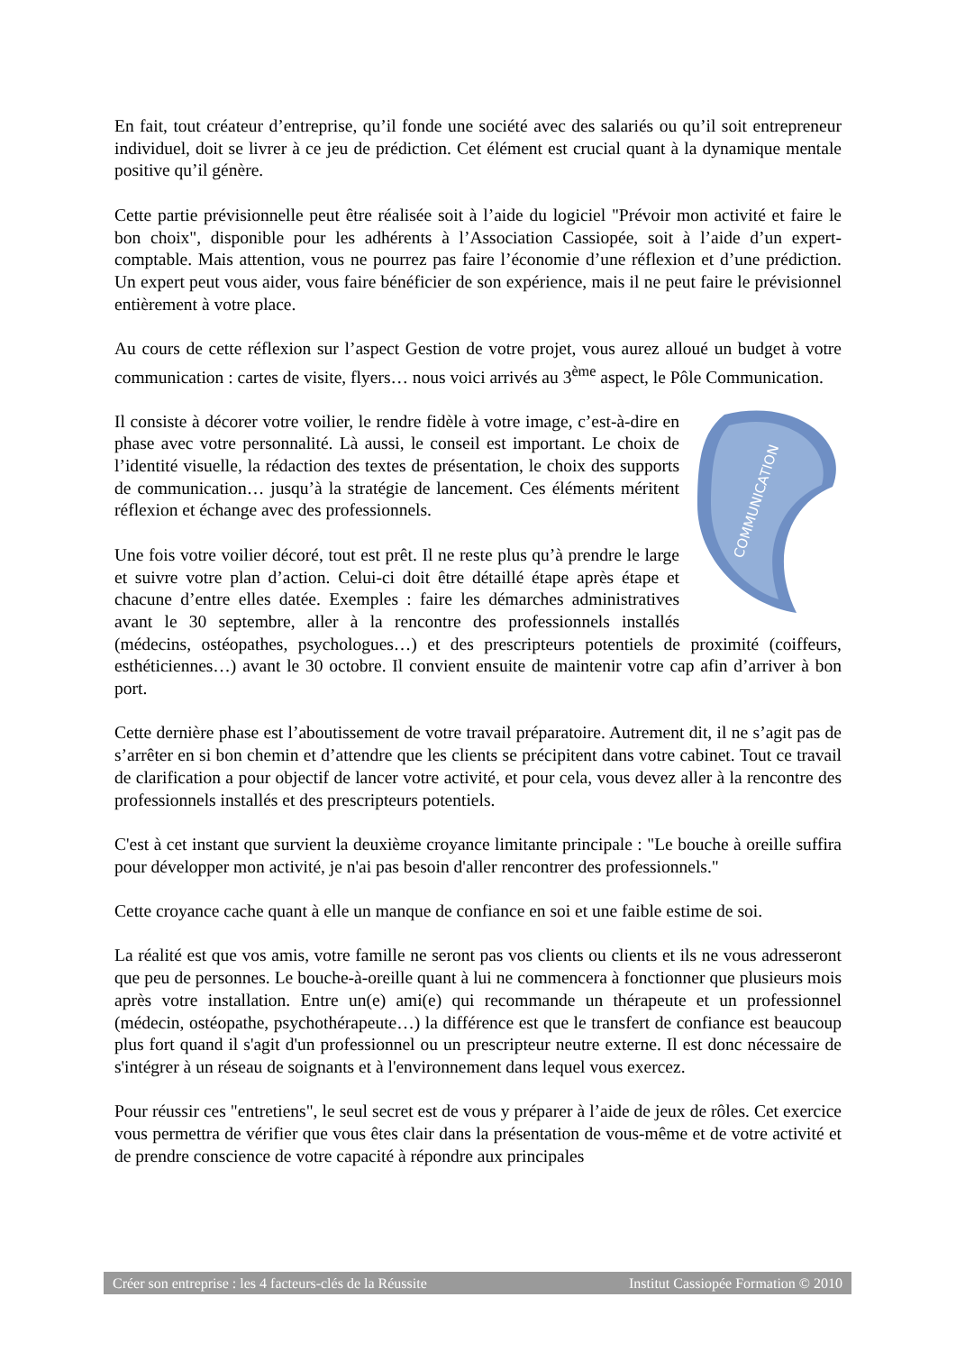En fait, tout créateur d’entreprise, qu’il fonde une société avec des salariés ou qu’il soit entrepreneur individuel, doit se livrer à ce jeu de prédiction. Cet élément est crucial quant à la dynamique mentale positive qu’il génère.
Cette partie prévisionnelle peut être réalisée soit à l’aide du logiciel "Prévoir mon activité et faire le bon choix", disponible pour les adhérents à l’Association Cassiopée, soit à l’aide d’un expert-comptable. Mais attention, vous ne pourrez pas faire l’économie d’une réflexion et d’une prédiction. Un expert peut vous aider, vous faire bénéficier de son expérience, mais il ne peut faire le prévisionnel entièrement à votre place.
Au cours de cette réflexion sur l’aspect Gestion de votre projet, vous aurez alloué un budget à votre communication : cartes de visite, flyers… nous voici arrivés au 3<sup>ème</sup> aspect, le Pôle Communication.
COMMUNICATION
Il consiste à décorer votre voilier, le rendre fidèle à votre image, c’est-à-dire en phase avec votre personnalité. Là aussi, le conseil est important. Le choix de l’identité visuelle, la rédaction des textes de présentation, le choix des supports de communication… jusqu’à la stratégie de lancement. Ces éléments méritent réflexion et échange avec des professionnels.
Une fois votre voilier décoré, tout est prêt. Il ne reste plus qu’à prendre le large et suivre votre plan d’action. Celui-ci doit être détaillé étape après étape et chacune d’entre elles datée. Exemples : faire les démarches administratives avant le 30 septembre, aller à la rencontre des professionnels installés (médecins, ostéopathes, psychologues…) et des prescripteurs potentiels de proximité (coiffeurs, esthéticiennes…) avant le 30 octobre. Il convient ensuite de maintenir votre cap afin d’arriver à bon port.
Cette dernière phase est l’aboutissement de votre travail préparatoire. Autrement dit, il ne s’agit pas de s’arrêter en si bon chemin et d’attendre que les clients se précipitent dans votre cabinet. Tout ce travail de clarification a pour objectif de lancer votre activité, et pour cela, vous devez aller à la rencontre des professionnels installés et des prescripteurs potentiels.
C'est à cet instant que survient la deuxième croyance limitante principale : "Le bouche à oreille suffira pour développer mon activité, je n'ai pas besoin d'aller rencontrer des professionnels."
Cette croyance cache quant à elle un manque de confiance en soi et une faible estime de soi.
La réalité est que vos amis, votre famille ne seront pas vos clients ou clients et ils ne vous adresseront que peu de personnes. Le bouche-à-oreille quant à lui ne commencera à fonctionner que plusieurs mois après votre installation. Entre un(e) ami(e) qui recommande un thérapeute et un professionnel (médecin, ostéopathe, psychothérapeute…) la différence est que le transfert de confiance est beaucoup plus fort quand il s'agit d'un professionnel ou un prescripteur neutre externe. Il est donc nécessaire de s'intégrer à un réseau de soignants et à l'environnement dans lequel vous exercez.
Pour réussir ces "entretiens", le seul secret est de vous y préparer à l’aide de jeux de rôles. Cet exercice vous permettra de vérifier que vous êtes clair dans la présentation de vous-même et de votre activité et de prendre conscience de votre capacité à répondre aux principales
Créer son entreprise : les 4 facteurs-clés de la Réussite Institut Cassiopée Formation © 2010